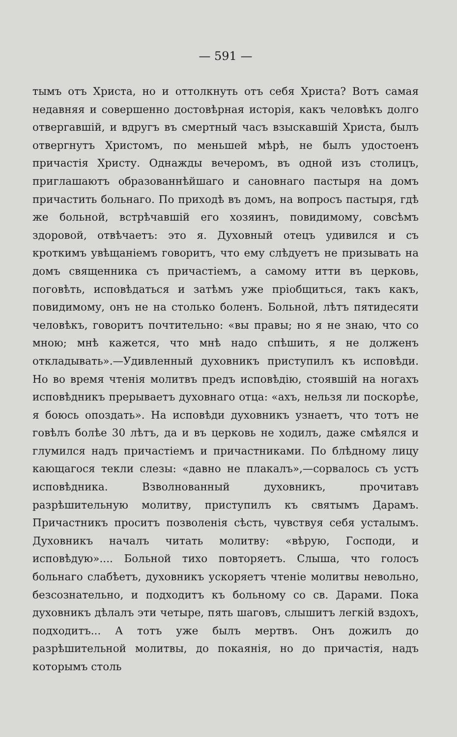— 591 —
тымъ отъ Христа, но и оттолкнуть отъ себя Христа? Вотъ самая недавняя и совершенно достовѣрная исторія, какъ человѣкъ долго отвергавшій, и вдругъ въ смертный часъ взыскавшій Христа, былъ отвергнутъ Христомъ, по меньшей мѣрѣ, не былъ удостоенъ причастія Христу. Однажды вечеромъ, въ одной изъ столицъ, приглашаютъ образованнѣйшаго и сановнаго пастыря на домъ причастить больнаго. По приходѣ въ домъ, на вопросъ пастыря, гдѣ же больной, встрѣчавшій его хозяинъ, повидимому, совсѣмъ здоровой, отвѣчаетъ: это я. Духовный отецъ удивился и съ кроткимъ увѣщаніемъ говоритъ, что ему слѣдуетъ не призывать на домъ священника съ причастіемъ, а самому итти въ церковь, поговѣть, исповѣдаться и затѣмъ уже пріобщиться, такъ какъ, повидимому, онъ не на столько боленъ. Больной, лѣтъ пятидесяти человѣкъ, говоритъ почтительно: «вы правы; но я не знаю, что со мною; мнѣ кажется, что мнѣ надо спѣшить, я не долженъ откладывать».—Удивленный духовникъ приступилъ къ исповѣди. Но во время чтенія молитвъ предъ исповѣдію, стоявшій на ногахъ исповѣдникъ прерываетъ духовнаго отца: «ахъ, нельзя ли поскорѣе, я боюсь опоздать». На исповѣди духовникъ узнаетъ, что тотъ не говѣлъ болѣе 30 лѣтъ, да и въ церковь не ходилъ, даже смѣялся и глумился надъ причастіемъ и причастниками. По блѣдному лицу кающагося текли слезы: «давно не плакалъ»,—сорвалось съ устъ исповѣдника. Взволнованный духовникъ, прочитавъ разрѣшительную молитву, приступилъ къ святымъ Дарамъ. Причастникъ проситъ позволенія сѣсть, чувствуя себя усталымъ. Духовникъ началъ читать молитву: «вѣрую, Господи, и исповѣдую».... Больной тихо повторяетъ. Слыша, что голосъ больнаго слабѣетъ, духовникъ ускоряетъ чтеніе молитвы невольно, безсознательно, и подходитъ къ больному со св. Дарами. Пока духовникъ дѣлалъ эти четыре, пять шаговъ, слышитъ легкій вздохъ, подходитъ... А тотъ уже былъ мертвъ. Онъ дожилъ до разрѣшительной молитвы, до покаянія, но до причастія, надъ которымъ столь